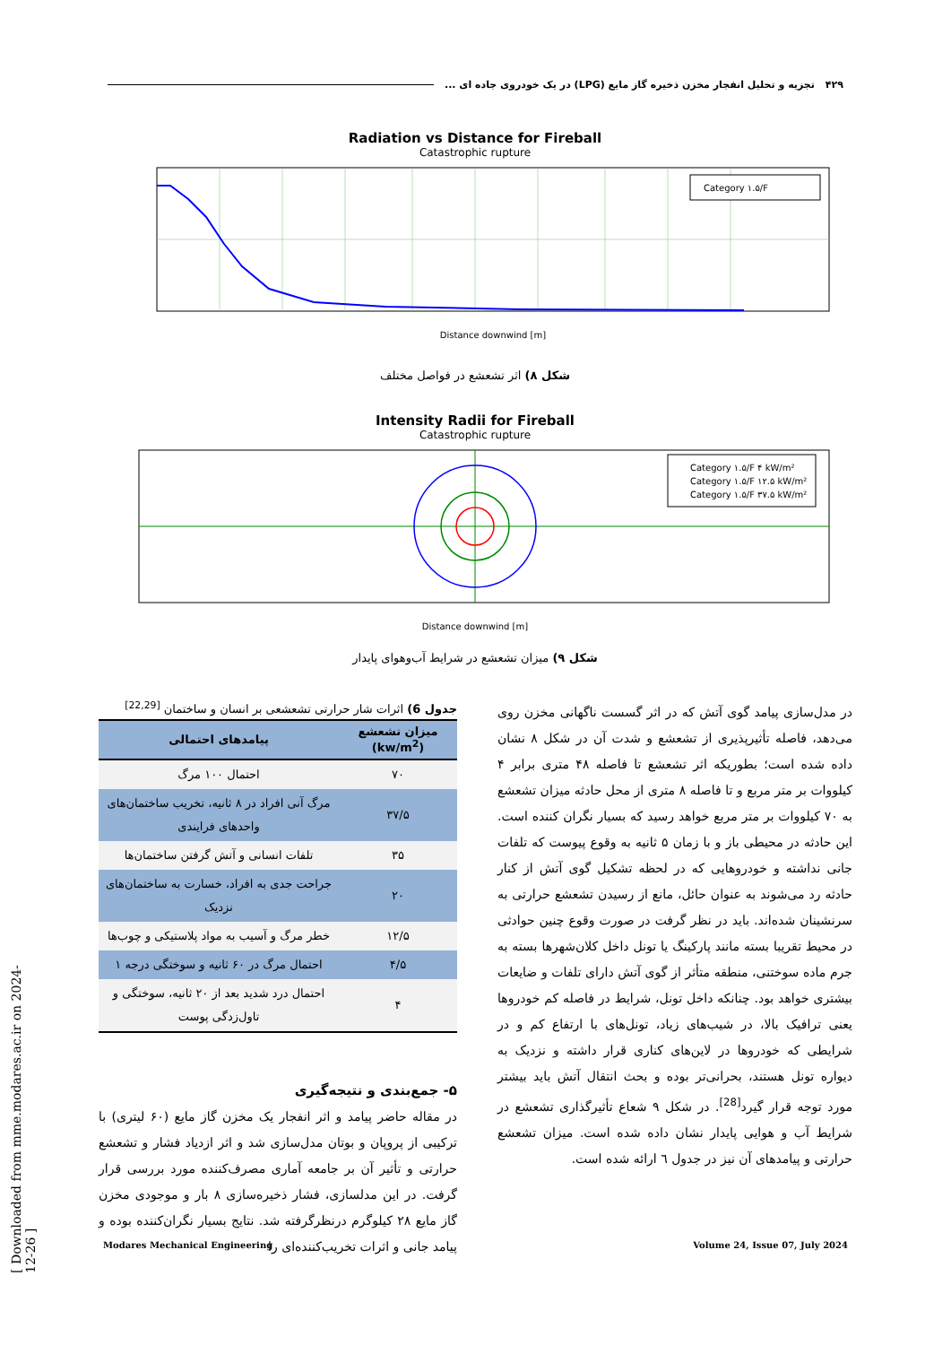۴۲۹ تجزیه و تحلیل انفجار مخزن ذخیره گاز مایع (LPG) در یک خودروی جاده ای ...
Radiation vs Distance for Fireball
Catastrophic rupture
Category ۱.۵/F
Distance downwind [m]
شکل ۸) اثر تشعشع در فواصل مختلف
Intensity Radii for Fireball
Catastrophic rupture
Category ۱.۵/F ۴ kW/m²
Category ۱.۵/F ۱۲.۵ kW/m²
Category ۱.۵/F ۳۷.۵ kW/m²
Distance downwind [m]
شکل ۹) میزان تشعشع در شرایط آب‌وهوای پایدار
در مدل‌سازی پیامد گوی آتش که در اثر گسست ناگهانی مخزن روی می‌دهد، فاصله تأثیرپذیری از تشعشع و شدت آن در شکل ۸ نشان داده شده است؛ بطوریکه اثر تشعشع تا فاصله ۴۸ متری برابر ۴ کیلووات بر متر مربع و تا فاصله ۸ متری از محل حادثه میزان تشعشع به ۷۰ کیلووات بر متر مربع خواهد رسید که بسیار نگران کننده است. این حادثه در محیطی باز و با زمان ۵ ثانیه به وقوع پیوست که تلفات جانی نداشته و خودروهایی که در لحظه تشکیل گوی آتش از کنار حادثه رد می‌شوند به عنوان حائل، مانع از رسیدن تشعشع حرارتی به سرنشینان شده‌اند. باید در نظر گرفت در صورت وقوع چنین حوادثی در محیط تقریبا بسته مانند پارکینگ یا تونل داخل کلان‌شهرها بسته به جرم ماده سوختنی، منطقه متأثر از گوی آتش دارای تلفات و ضایعات بیشتری خواهد بود. چنانکه داخل تونل، شرایط در فاصله کم خودروها یعنی ترافیک بالا، در شیب‌های زیاد، تونل‌های با ارتفاع کم و در شرایطی که خودروها در لاین‌های کناری قرار داشته و نزدیک به دیواره تونل هستند، بحرانی‌تر بوده و بحث انتقال آتش باید بیشتر مورد توجه قرار گیرد<sup>[28]</sup>. در شکل ۹ شعاع تأثیرگذاری تشعشع در شرایط آب و هوایی پایدار نشان داده شده است. میزان تشعشع حرارتی و پیامدهای آن نیز در جدول ٦ ارائه شده است.
جدول 6) اثرات شار حرارتی تشعشعی بر انسان و ساختمان <sup>[22,29]</sup>
| میزان تشعشع (kw/m<sup>2</sup>) | پیامدهای احتمالی |
| --- | --- |
| ۷۰ | احتمال ۱۰۰ مرگ |
| ۳۷/۵ | مرگ آنی افراد در ۸ ثانیه، تخریب ساختمان‌های واحدهای فرایندی |
| ۳۵ | تلفات انسانی و آتش گرفتن ساختمان‌ها |
| ۲۰ | جراحت جدی به افراد، خسارت به ساختمان‌های نزدیک |
| ۱۲/۵ | خطر مرگ و آسیب به مواد پلاستیکی و چوب‌ها |
| ۴/۵ | احتمال مرگ در ۶۰ ثانیه و سوختگی درجه ۱ |
| ۴ | احتمال درد شدید بعد از ۲۰ ثانیه، سوختگی و تاول‌زدگی پوست |
۵- جمع‌بندی و نتیجه‌گیری
در مقاله حاضر پیامد و اثر انفجار یک مخزن گاز مایع (۶۰ لیتری) با ترکیبی از پروپان و بوتان مدل‌سازی شد و اثر ازدیاد فشار و تشعشع حرارتی و تأثیر آن بر جامعه آماری مصرف‌کننده مورد بررسی قرار گرفت. در این مدلسازی، فشار ذخیره‌سازی ۸ بار و موجودی مخزن گاز مایع ۲۸ کیلوگرم درنظرگرفته شد. نتایج بسیار نگران‌کننده بوده و پیامد جانی و اثرات تخریب‌کننده‌ای را
Modares Mechanical Engineering Volume 24, Issue 07, July 2024
[ Downloaded from mme.modares.ac.ir on 2024-12-26 ]